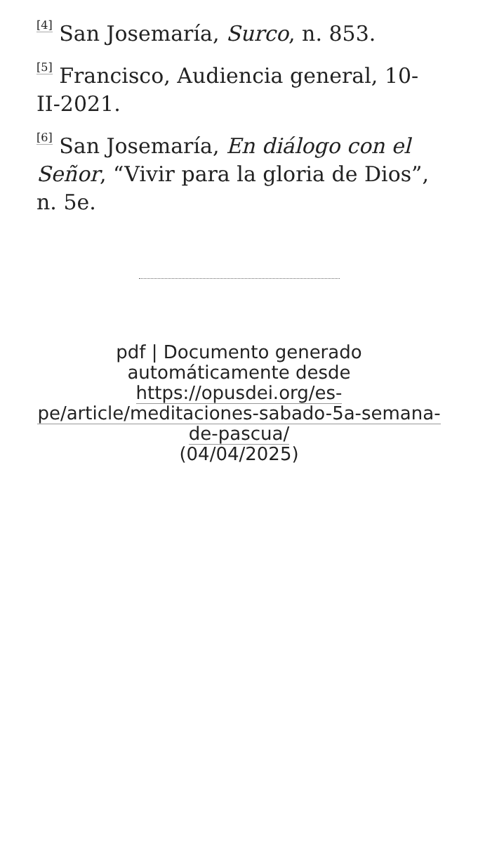<sup>[4]</sup> San Josemaría, Surco, n. 853.
<sup>[5]</sup> Francisco, Audiencia general, 10-II-2021.
<sup>[6]</sup> San Josemaría, En diálogo con el Señor, “Vivir para la gloria de Dios”, n. 5e.
pdf | Documento generado automáticamente desde https://opusdei.org/es-pe/article/meditaciones-sabado-5a-semana-de-pascua/
(04/04/2025)